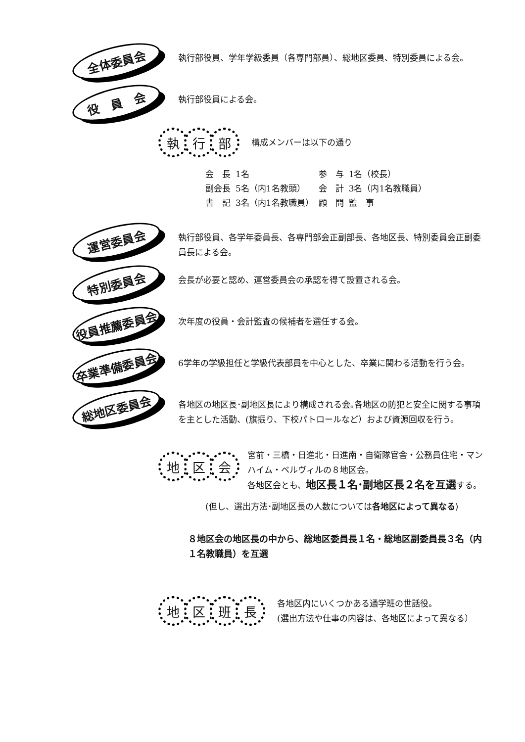全体委員会
執行部役員、学年学級委員（各専門部員）、総地区委員、特別委員による会。
役　員　会
執行部役員による会。
執 行 部
構成メンバーは以下の通り
| 会 長 | 1名 | 参 与 | 1名（校長） |
| 副会長 | 5名（内1名教頭） | 会 計 | 3名（内1名教職員） |
| 書 記 | 3名（内1名教職員） | 顧 問 | 監 事 |
運営委員会
執行部役員、各学年委員長、各専門部会正副部長、各地区長、特別委員会正副委員長による会。
特別委員会
会長が必要と認め、運営委員会の承認を得て設置される会。
役員推薦委員会
次年度の役員・会計監査の候補者を選任する会。
卒業準備委員会
6学年の学級担任と学級代表部員を中心とした、卒業に関わる活動を行う会。
総地区委員会
各地区の地区長･副地区長により構成される会｡各地区の防犯と安全に関する事項を主とした活動、(旗振り、下校パトロールなど）および資源回収を行う。
地 区 会
宮前・三橋・日進北・日進南・自衛隊官舎・公務員住宅・マンハイム・ベルヴィルの８地区会。
各地区会とも、地区長１名･副地区長２名を互選する。
(但し、選出方法･副地区長の人数については各地区によって異なる)
８地区会の地区長の中から、総地区委員長１名・総地区副委員長３名（内１名教職員）を互選
地 区 班 長
各地区内にいくつかある通学班の世話役。
(選出方法や仕事の内容は、各地区によって異なる）